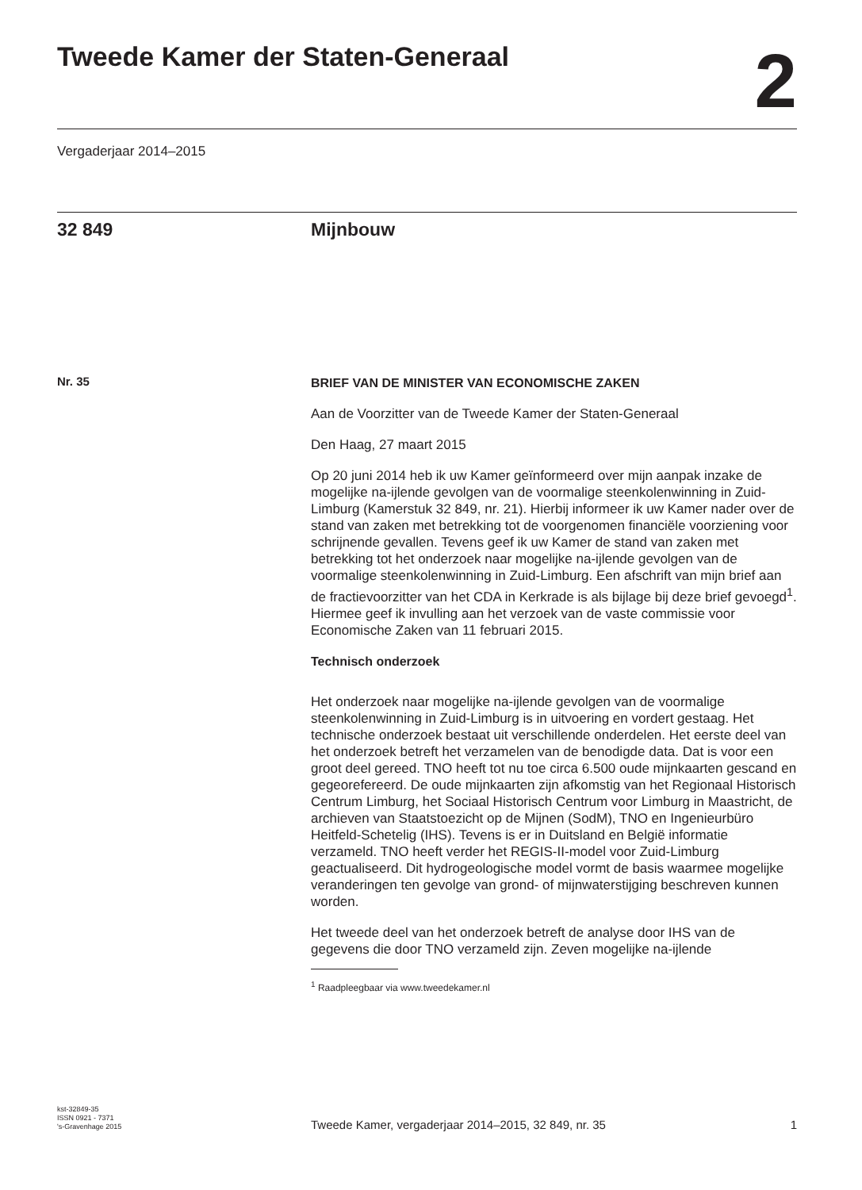Tweede Kamer der Staten-Generaal
2
Vergaderjaar 2014–2015
32 849 Mijnbouw
Nr. 35
BRIEF VAN DE MINISTER VAN ECONOMISCHE ZAKEN
Aan de Voorzitter van de Tweede Kamer der Staten-Generaal
Den Haag, 27 maart 2015
Op 20 juni 2014 heb ik uw Kamer geïnformeerd over mijn aanpak inzake de mogelijke na-ijlende gevolgen van de voormalige steenkolenwinning in Zuid-Limburg (Kamerstuk 32 849, nr. 21). Hierbij informeer ik uw Kamer nader over de stand van zaken met betrekking tot de voorgenomen financiële voorziening voor schrijnende gevallen. Tevens geef ik uw Kamer de stand van zaken met betrekking tot het onderzoek naar mogelijke na-ijlende gevolgen van de voormalige steenkolenwinning in Zuid-Limburg. Een afschrift van mijn brief aan de fractievoorzitter van het CDA in Kerkrade is als bijlage bij deze brief gevoegd<sup>1</sup>. Hiermee geef ik invulling aan het verzoek van de vaste commissie voor Economische Zaken van 11 februari 2015.
Technisch onderzoek
Het onderzoek naar mogelijke na-ijlende gevolgen van de voormalige steenkolenwinning in Zuid-Limburg is in uitvoering en vordert gestaag. Het technische onderzoek bestaat uit verschillende onderdelen. Het eerste deel van het onderzoek betreft het verzamelen van de benodigde data. Dat is voor een groot deel gereed. TNO heeft tot nu toe circa 6.500 oude mijnkaarten gescand en gegeorefereerd. De oude mijnkaarten zijn afkomstig van het Regionaal Historisch Centrum Limburg, het Sociaal Historisch Centrum voor Limburg in Maastricht, de archieven van Staatstoezicht op de Mijnen (SodM), TNO en Ingenieurbüro Heitfeld-Schetelig (IHS). Tevens is er in Duitsland en België informatie verzameld. TNO heeft verder het REGIS-II-model voor Zuid-Limburg geactualiseerd. Dit hydrogeologische model vormt de basis waarmee mogelijke veranderingen ten gevolge van grond- of mijnwaterstijging beschreven kunnen worden.
Het tweede deel van het onderzoek betreft de analyse door IHS van de gegevens die door TNO verzameld zijn. Zeven mogelijke na-ijlende
<sup>1</sup> Raadpleegbaar via www.tweedekamer.nl
kst-32849-35
ISSN 0921 - 7371
's-Gravenhage 2015
Tweede Kamer, vergaderjaar 2014–2015, 32 849, nr. 35
1